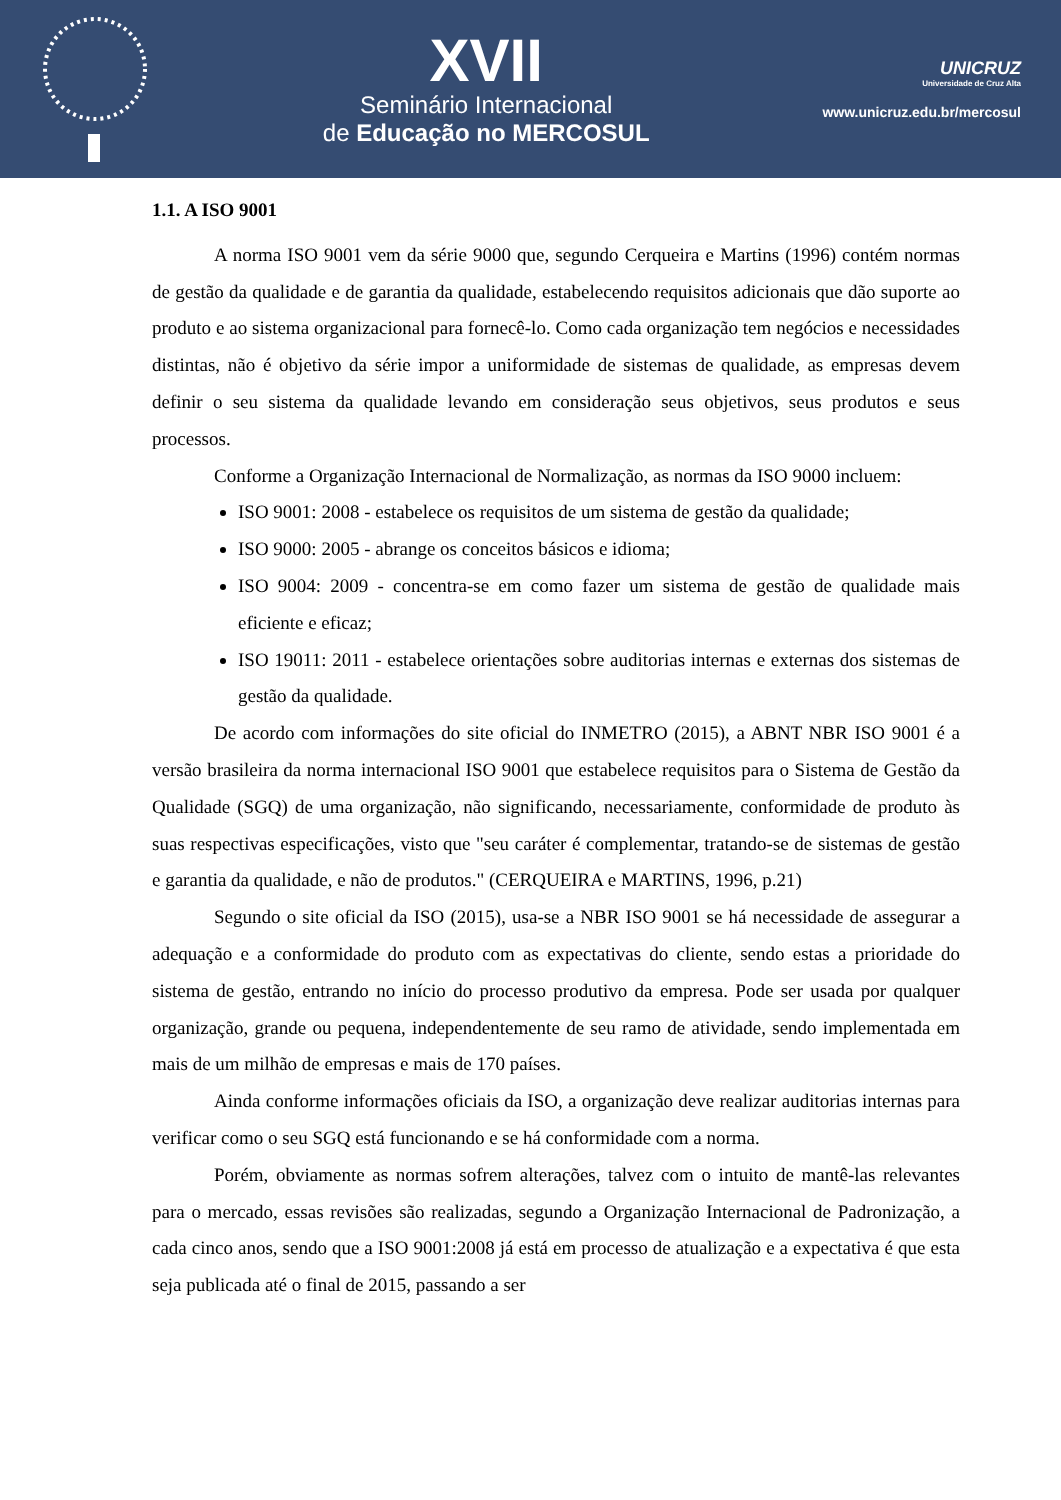XVII
Seminário Internacional
de Educação no MERCOSUL
UNICRUZ
Universidade de Cruz Alta
www.unicruz.edu.br/mercosul
1.1. A ISO 9001
A norma ISO 9001 vem da série 9000 que, segundo Cerqueira e Martins (1996) contém normas de gestão da qualidade e de garantia da qualidade, estabelecendo requisitos adicionais que dão suporte ao produto e ao sistema organizacional para fornecê-lo. Como cada organização tem negócios e necessidades distintas, não é objetivo da série impor a uniformidade de sistemas de qualidade, as empresas devem definir o seu sistema da qualidade levando em consideração seus objetivos, seus produtos e seus processos.
Conforme a Organização Internacional de Normalização, as normas da ISO 9000 incluem:
ISO 9001: 2008 - estabelece os requisitos de um sistema de gestão da qualidade;
ISO 9000: 2005 - abrange os conceitos básicos e idioma;
ISO 9004: 2009 - concentra-se em como fazer um sistema de gestão de qualidade mais eficiente e eficaz;
ISO 19011: 2011 - estabelece orientações sobre auditorias internas e externas dos sistemas de gestão da qualidade.
De acordo com informações do site oficial do INMETRO (2015), a ABNT NBR ISO 9001 é a versão brasileira da norma internacional ISO 9001 que estabelece requisitos para o Sistema de Gestão da Qualidade (SGQ) de uma organização, não significando, necessariamente, conformidade de produto às suas respectivas especificações, visto que "seu caráter é complementar, tratando-se de sistemas de gestão e garantia da qualidade, e não de produtos." (CERQUEIRA e MARTINS, 1996, p.21)
Segundo o site oficial da ISO (2015), usa-se a NBR ISO 9001 se há necessidade de assegurar a adequação e a conformidade do produto com as expectativas do cliente, sendo estas a prioridade do sistema de gestão, entrando no início do processo produtivo da empresa. Pode ser usada por qualquer organização, grande ou pequena, independentemente de seu ramo de atividade, sendo implementada em mais de um milhão de empresas e mais de 170 países.
Ainda conforme informações oficiais da ISO, a organização deve realizar auditorias internas para verificar como o seu SGQ está funcionando e se há conformidade com a norma.
Porém, obviamente as normas sofrem alterações, talvez com o intuito de mantê-las relevantes para o mercado, essas revisões são realizadas, segundo a Organização Internacional de Padronização, a cada cinco anos, sendo que a ISO 9001:2008 já está em processo de atualização e a expectativa é que esta seja publicada até o final de 2015, passando a ser